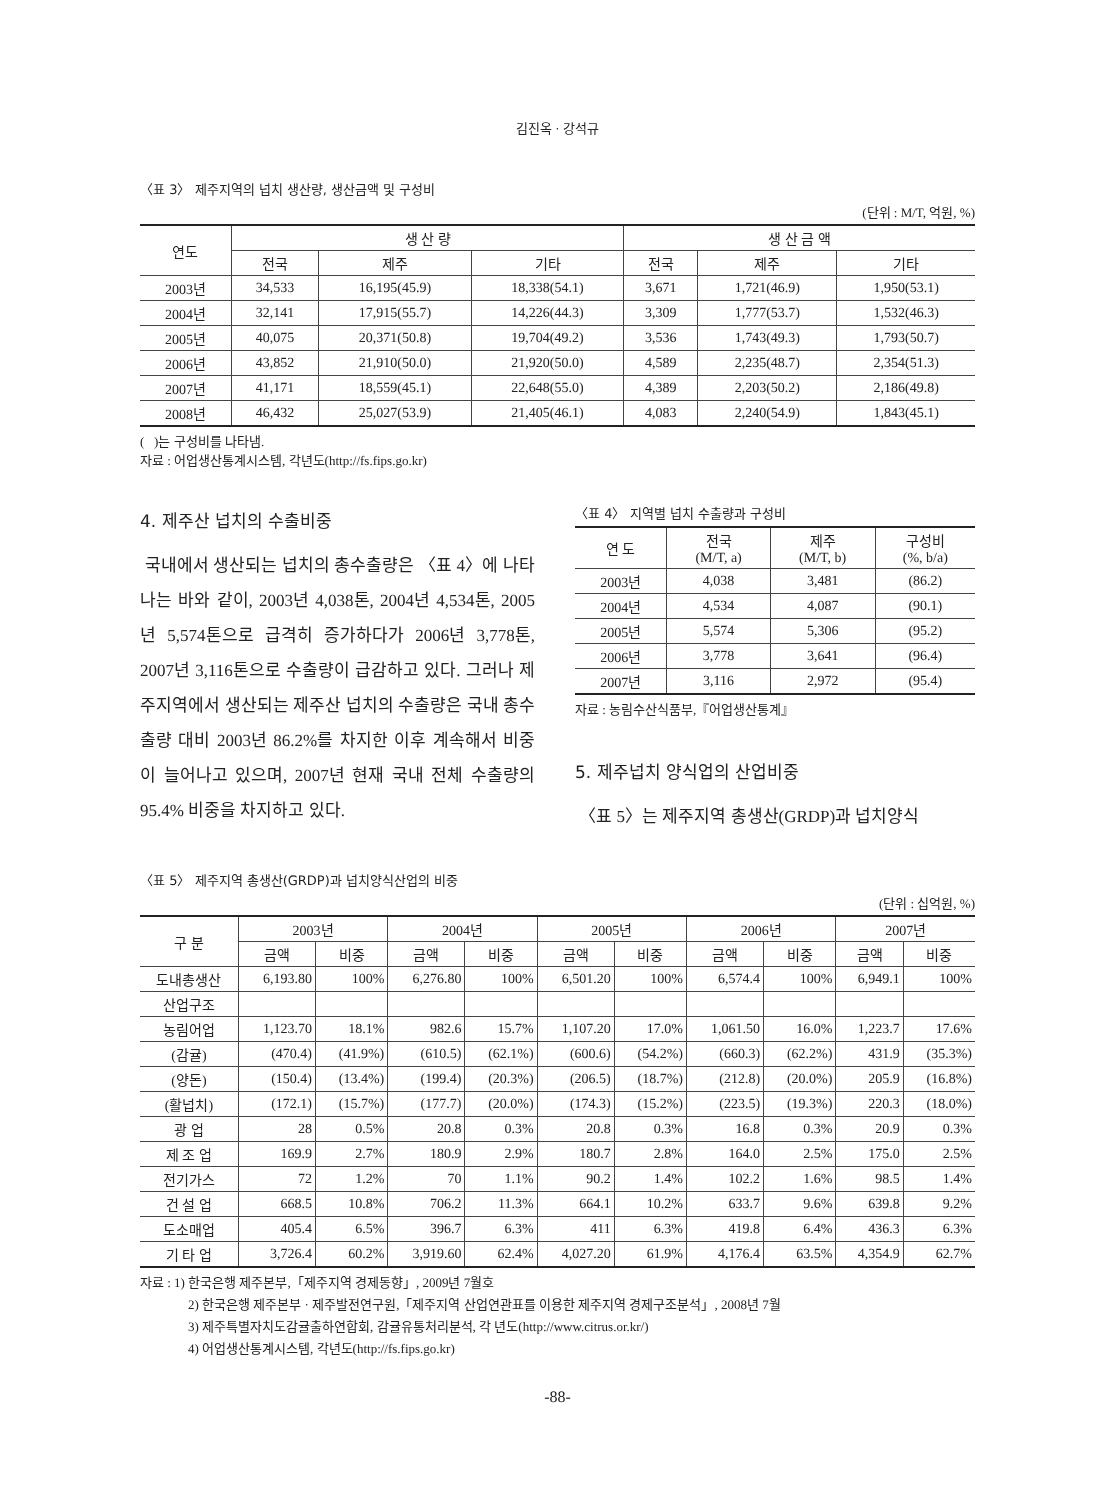김진옥 · 강석규
〈표 3〉 제주지역의 넙치 생산량, 생산금액 및 구성비
(단위 : M/T, 억원, %)
| 연도 | 생 산 량 | | | 생 산 금 액 | | |
| --- | --- | --- | --- | --- | --- | --- |
| | 전국 | 제주 | 기타 | 전국 | 제주 | 기타 |
| 2003년 | 34,533 | 16,195(45.9) | 18,338(54.1) | 3,671 | 1,721(46.9) | 1,950(53.1) |
| 2004년 | 32,141 | 17,915(55.7) | 14,226(44.3) | 3,309 | 1,777(53.7) | 1,532(46.3) |
| 2005년 | 40,075 | 20,371(50.8) | 19,704(49.2) | 3,536 | 1,743(49.3) | 1,793(50.7) |
| 2006년 | 43,852 | 21,910(50.0) | 21,920(50.0) | 4,589 | 2,235(48.7) | 2,354(51.3) |
| 2007년 | 41,171 | 18,559(45.1) | 22,648(55.0) | 4,389 | 2,203(50.2) | 2,186(49.8) |
| 2008년 | 46,432 | 25,027(53.9) | 21,405(46.1) | 4,083 | 2,240(54.9) | 1,843(45.1) |
( )는 구성비를 나타냄.
자료 : 어업생산통계시스템, 각년도(http://fs.fips.go.kr)
4. 제주산 넙치의 수출비중
국내에서 생산되는 넙치의 총수출량은 〈표 4〉에 나타나는 바와 같이, 2003년 4,038톤, 2004년 4,534톤, 2005년 5,574톤으로 급격히 증가하다가 2006년 3,778톤, 2007년 3,116톤으로 수출량이 급감하고 있다. 그러나 제주지역에서 생산되는 제주산 넙치의 수출량은 국내 총수출량 대비 2003년 86.2%를 차지한 이후 계속해서 비중이 늘어나고 있으며, 2007년 현재 국내 전체 수출량의 95.4% 비중을 차지하고 있다.
〈표 4〉 지역별 넙치 수출량과 구성비
| 연 도 | 전국 (M/T, a) | 제주 (M/T, b) | 구성비 (%, b/a) |
| --- | --- | --- | --- |
| 2003년 | 4,038 | 3,481 | (86.2) |
| 2004년 | 4,534 | 4,087 | (90.1) |
| 2005년 | 5,574 | 5,306 | (95.2) |
| 2006년 | 3,778 | 3,641 | (96.4) |
| 2007년 | 3,116 | 2,972 | (95.4) |
자료 : 농림수산식품부,『어업생산통계』
5. 제주넙치 양식업의 산업비중
〈표 5〉는 제주지역 총생산(GRDP)과 넙치양식
〈표 5〉 제주지역 총생산(GRDP)과 넙치양식산업의 비중
(단위 : 십억원, %)
| 구 분 | 2003년 | | 2004년 | | 2005년 | | 2006년 | | 2007년 | |
| --- | --- | --- | --- | --- | --- | --- | --- | --- | --- | --- |
| | 금액 | 비중 | 금액 | 비중 | 금액 | 비중 | 금액 | 비중 | 금액 | 비중 |
| 도내총생산 | 6,193.80 | 100% | 6,276.80 | 100% | 6,501.20 | 100% | 6,574.4 | 100% | 6,949.1 | 100% |
| 산업구조 | | | | | | | | | | |
| 농림어업 | 1,123.70 | 18.1% | 982.6 | 15.7% | 1,107.20 | 17.0% | 1,061.50 | 16.0% | 1,223.7 | 17.6% |
| (감귤) | (470.4) | (41.9%) | (610.5) | (62.1%) | (600.6) | (54.2%) | (660.3) | (62.2%) | 431.9 | (35.3%) |
| (양돈) | (150.4) | (13.4%) | (199.4) | (20.3%) | (206.5) | (18.7%) | (212.8) | (20.0%) | 205.9 | (16.8%) |
| (활넙치) | (172.1) | (15.7%) | (177.7) | (20.0%) | (174.3) | (15.2%) | (223.5) | (19.3%) | 220.3 | (18.0%) |
| 광 업 | 28 | 0.5% | 20.8 | 0.3% | 20.8 | 0.3% | 16.8 | 0.3% | 20.9 | 0.3% |
| 제 조 업 | 169.9 | 2.7% | 180.9 | 2.9% | 180.7 | 2.8% | 164.0 | 2.5% | 175.0 | 2.5% |
| 전기가스 | 72 | 1.2% | 70 | 1.1% | 90.2 | 1.4% | 102.2 | 1.6% | 98.5 | 1.4% |
| 건 설 업 | 668.5 | 10.8% | 706.2 | 11.3% | 664.1 | 10.2% | 633.7 | 9.6% | 639.8 | 9.2% |
| 도소매업 | 405.4 | 6.5% | 396.7 | 6.3% | 411 | 6.3% | 419.8 | 6.4% | 436.3 | 6.3% |
| 기 타 업 | 3,726.4 | 60.2% | 3,919.60 | 62.4% | 4,027.20 | 61.9% | 4,176.4 | 63.5% | 4,354.9 | 62.7% |
자료 : 1) 한국은행 제주본부,「제주지역 경제동향」, 2009년 7월호
2) 한국은행 제주본부 · 제주발전연구원,「제주지역 산업연관표를 이용한 제주지역 경제구조분석」, 2008년 7월
3) 제주특별자치도감귤출하연합회, 감귤유통처리분석, 각 년도(http://www.citrus.or.kr/)
4) 어업생산통계시스템, 각년도(http://fs.fips.go.kr)
-88-